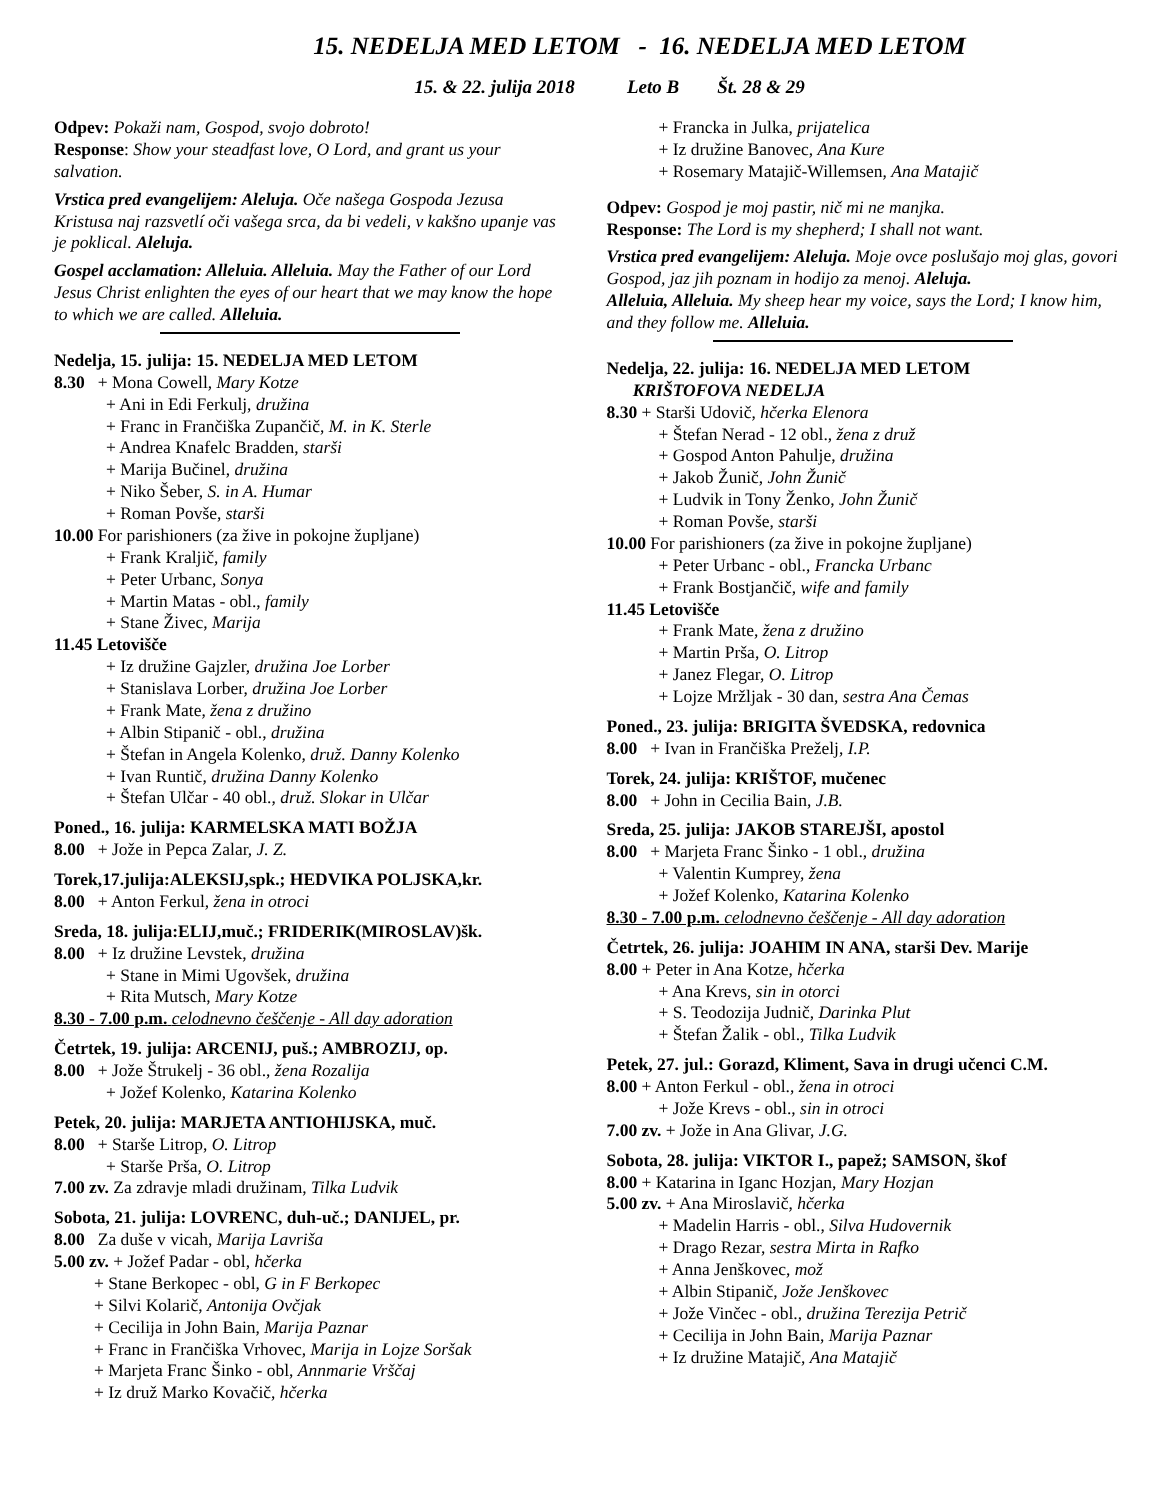15. NEDELJA MED LETOM - 16. NEDELJA MED LETOM
15. & 22. julija 2018 Leto B Št. 28 & 29
Odpev: Pokaži nam, Gospod, svojo dobroto!
Response: Show your steadfast love, O Lord, and grant us your salvation.
Vrstica pred evangelijem: Aleluja. Oče našega Gospoda Jezusa Kristusa naj razsvetlí oči vašega srca, da bi vedeli, v kakšno upanje vas je poklical. Aleluja.
Gospel acclamation: Alleluia. Alleluia. May the Father of our Lord Jesus Christ enlighten the eyes of our heart that we may know the hope to which we are called. Alleluia.
Nedelja, 15. julija: 15. NEDELJA MED LETOM
8.30 + Mona Cowell, Mary Kotze
+ Ani in Edi Ferkulj, družina
+ Franc in Frančiška Zupančič, M. in K. Sterle
+ Andrea Knafelc Bradden, starši
+ Marija Bučinel, družina
+ Niko Šeber, S. in A. Humar
+ Roman Povše, starši
10.00 For parishioners (za žive in pokojne župljane)
+ Frank Kraljič, family
+ Peter Urbanc, Sonya
+ Martin Matas - obl., family
+ Stane Živec, Marija
11.45 Letovišče
+ Iz družine Gajzler, družina Joe Lorber
+ Stanislava Lorber, družina Joe Lorber
+ Frank Mate, žena z družino
+ Albin Stipanič - obl., družina
+ Štefan in Angela Kolenko, druž. Danny Kolenko
+ Ivan Runtič, družina Danny Kolenko
+ Štefan Ulčar - 40 obl., druž. Slokar in Ulčar
Poned., 16. julija: KARMELSKA MATI BOŽJA
8.00 + Jože in Pepca Zalar, J. Z.
Torek,17.julija:ALEKSIJ,spk.; HEDVIKA POLJSKA,kr.
8.00 + Anton Ferkul, žena in otroci
Sreda, 18. julija:ELIJ,muč.; FRIDERIK(MIROSLAV)šk.
8.00 + Iz družine Levstek, družina
+ Stane in Mimi Ugovšek, družina
+ Rita Mutsch, Mary Kotze
8.30 - 7.00 p.m. celodnevno češčenje - All day adoration
Četrtek, 19. julija: ARCENIJ, puš.; AMBROZIJ, op.
8.00 + Jože Štrukelj - 36 obl., žena Rozalija
+ Jožef Kolenko, Katarina Kolenko
Petek, 20. julija: MARJETA ANTIOHIJSKA, muč.
8.00 + Starše Litrop, O. Litrop
+ Starše Prša, O. Litrop
7.00 zv. Za zdravje mladi družinam, Tilka Ludvik
Sobota, 21. julija: LOVRENC, duh-uč.; DANIJEL, pr.
8.00 Za duše v vicah, Marija Lavriša
5.00 zv. + Jožef Padar - obl, hčerka
+ Stane Berkopec - obl, G in F Berkopec
+ Silvi Kolarič, Antonija Ovčjak
+ Cecilija in John Bain, Marija Paznar
+ Franc in Frančiška Vrhovec, Marija in Lojze Soršak
+ Marjeta Franc Šinko - obl, Annmarie Vrščaj
+ Iz druž Marko Kovačič, hčerka
+ Francka in Julka, prijatelica
+ Iz družine Banovec, Ana Kure
+ Rosemary Matajič-Willemsen, Ana Matajič
Odpev: Gospod je moj pastir, nič mi ne manjka.
Response: The Lord is my shepherd; I shall not want.
Vrstica pred evangelijem: Aleluja. Moje ovce poslušajo moj glas, govori Gospod, jaz jih poznam in hodijo za menoj. Aleluja.
Alleluia, Alleluia. My sheep hear my voice, says the Lord; I know him, and they follow me. Alleluia.
Nedelja, 22. julija: 16. NEDELJA MED LETOM
KRIŠTOFOVA NEDELJA
8.30 + Starši Udovič, hčerka Elenora
+ Štefan Nerad - 12 obl., žena z druž
+ Gospod Anton Pahulje, družina
+ Jakob Žunič, John Žunič
+ Ludvik in Tony Ženko, John Žunič
+ Roman Povše, starši
10.00 For parishioners (za žive in pokojne župljane)
+ Peter Urbanc - obl., Francka Urbanc
+ Frank Bostjančič, wife and family
11.45 Letovišče
+ Frank Mate, žena z družino
+ Martin Prša, O. Litrop
+ Janez Flegar, O. Litrop
+ Lojze Mržljak - 30 dan, sestra Ana Čemas
Poned., 23. julija: BRIGITA ŠVEDSKA, redovnica
8.00 + Ivan in Frančiška Preželj, I.P.
Torek, 24. julija: KRIŠTOF, mučenec
8.00 + John in Cecilia Bain, J.B.
Sreda, 25. julija: JAKOB STAREJŠI, apostol
8.00 + Marjeta Franc Šinko - 1 obl., družina
+ Valentin Kumprey, žena
+ Jožef Kolenko, Katarina Kolenko
8.30 - 7.00 p.m. celodnevno češčenje - All day adoration
Četrtek, 26. julija: JOAHIM IN ANA, starši Dev. Marije
8.00 + Peter in Ana Kotze, hčerka
+ Ana Krevs, sin in otorci
+ S. Teodozija Judnič, Darinka Plut
+ Štefan Žalik - obl., Tilka Ludvik
Petek, 27. jul.: Gorazd, Kliment, Sava in drugi učenci C.M.
8.00 + Anton Ferkul - obl., žena in otroci
+ Jože Krevs - obl., sin in otroci
7.00 zv. + Jože in Ana Glivar, J.G.
Sobota, 28. julija: VIKTOR I., papež; SAMSON, škof
8.00 + Katarina in Iganc Hozjan, Mary Hozjan
5.00 zv. + Ana Miroslavič, hčerka
+ Madelin Harris - obl., Silva Hudovernik
+ Drago Rezar, sestra Mirta in Rafko
+ Anna Jenškovec, mož
+ Albin Stipanič, Jože Jenškovec
+ Jože Vinčec - obl., družina Terezija Petrič
+ Cecilija in John Bain, Marija Paznar
+ Iz družine Matajič, Ana Matajič